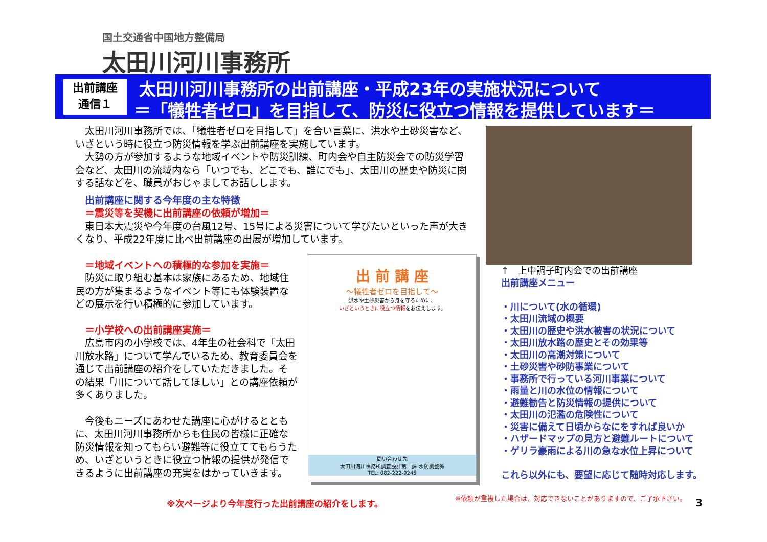国土交通省中国地方整備局
太田川河川事務所
出前講座
通信１
太田川河川事務所の出前講座・平成23年の実施状況について
＝「犠牲者ゼロ」を目指して、防災に役立つ情報を提供しています＝
　太田川河川事務所では、「犠牲者ゼロを目指して」を合い言葉に、洪水や土砂災害など、いざという時に役立つ防災情報を学ぶ出前講座を実施しています。
　大勢の方が参加するような地域イベントや防災訓練、町内会や自主防災会での防災学習会など、太田川の流域内なら「いつでも、どこでも、誰にでも」、太田川の歴史や防災に関する話などを、職員がおじゃましてお話しします。
　出前講座に関する今年度の主な特徴
　＝震災等を契機に出前講座の依頼が増加＝
　東日本大震災や今年度の台風12号、15号による災害について学びたいといった声が大きくなり、平成22年度に比べ出前講座の出展が増加しています。
　＝地域イベントへの積極的な参加を実施＝
　防災に取り組む基本は家族にあるため、地域住民の方が集まるようなイベント等にも体験装置などの展示を行い積極的に参加しています。
　＝小学校への出前講座実施＝
　広島市内の小学校では、4年生の社会科で「太田川放水路」について学んでいるため、教育委員会を通じて出前講座の紹介をしていただきました。その結果「川について話してほしい」との講座依頼が多くありました。
　今後もニーズにあわせた講座に心がけるとともに、太田川河川事務所からも住民の皆様に正確な防災情報を知ってもらい避難等に役立ててもらうため、いざというときに役立つ情報の提供が発信できるように出前講座の充実をはかっていきます。
出 前 講 座
～犠牲者ゼロを目指して～
洪水や土砂災害から身を守るために、
いざというときに役立つ情報をお伝えします。
問い合わせ先
太田川河川事務所調査設計第一課 水防調整係
TEL: 082-222-9245
↑　上中調子町内会での出前講座
出前講座メニュー
・川について(水の循環)
・太田川流域の概要
・太田川の歴史や洪水被害の状況について
・太田川放水路の歴史とその効果等
・太田川の高潮対策について
・土砂災害や砂防事業について
・事務所で行っている河川事業について
・雨量と川の水位の情報について
・避難勧告と防災情報の提供について
・太田川の氾濫の危険性について
・災害に備えて日頃からなにをすれば良いか
・ハザードマップの見方と避難ルートについて
・ゲリラ豪雨による川の急な水位上昇について
これら以外にも、要望に応じて随時対応します。
※次ページより今年度行った出前講座の紹介をします。
※依頼が重複した場合は、対応できないことがありますので、ご了承下さい。
3